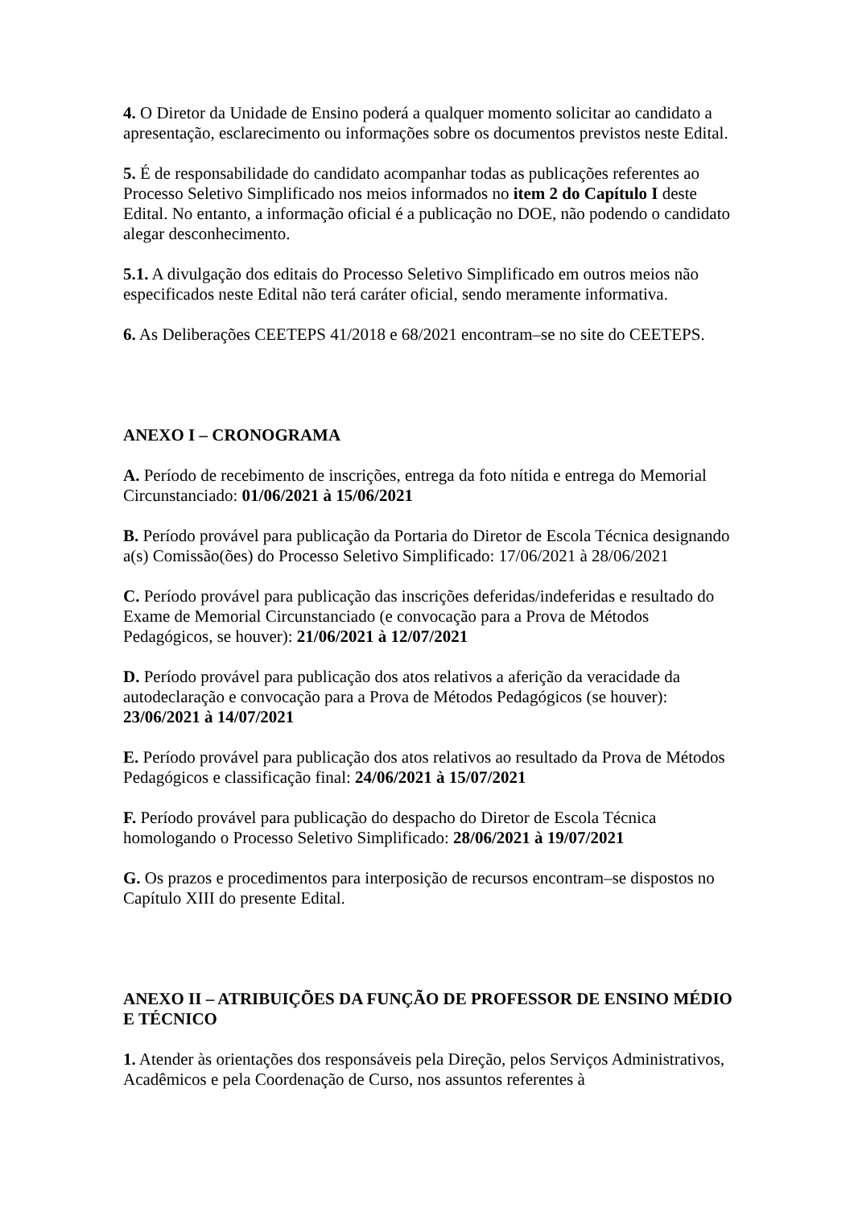4. O Diretor da Unidade de Ensino poderá a qualquer momento solicitar ao candidato a apresentação, esclarecimento ou informações sobre os documentos previstos neste Edital.
5. É de responsabilidade do candidato acompanhar todas as publicações referentes ao Processo Seletivo Simplificado nos meios informados no item 2 do Capítulo I deste Edital. No entanto, a informação oficial é a publicação no DOE, não podendo o candidato alegar desconhecimento.
5.1. A divulgação dos editais do Processo Seletivo Simplificado em outros meios não especificados neste Edital não terá caráter oficial, sendo meramente informativa.
6. As Deliberações CEETEPS 41/2018 e 68/2021 encontram–se no site do CEETEPS.
ANEXO I – CRONOGRAMA
A. Período de recebimento de inscrições, entrega da foto nítida e entrega do Memorial Circunstanciado: 01/06/2021 à 15/06/2021
B. Período provável para publicação da Portaria do Diretor de Escola Técnica designando a(s) Comissão(ões) do Processo Seletivo Simplificado: 17/06/2021 à 28/06/2021
C. Período provável para publicação das inscrições deferidas/indeferidas e resultado do Exame de Memorial Circunstanciado (e convocação para a Prova de Métodos Pedagógicos, se houver): 21/06/2021 à 12/07/2021
D. Período provável para publicação dos atos relativos a aferição da veracidade da autodeclaração e convocação para a Prova de Métodos Pedagógicos (se houver): 23/06/2021 à 14/07/2021
E. Período provável para publicação dos atos relativos ao resultado da Prova de Métodos Pedagógicos e classificação final: 24/06/2021 à 15/07/2021
F. Período provável para publicação do despacho do Diretor de Escola Técnica homologando o Processo Seletivo Simplificado: 28/06/2021 à 19/07/2021
G. Os prazos e procedimentos para interposição de recursos encontram–se dispostos no Capítulo XIII do presente Edital.
ANEXO II – ATRIBUIÇÕES DA FUNÇÃO DE PROFESSOR DE ENSINO MÉDIO E TÉCNICO
1. Atender às orientações dos responsáveis pela Direção, pelos Serviços Administrativos, Acadêmicos e pela Coordenação de Curso, nos assuntos referentes à